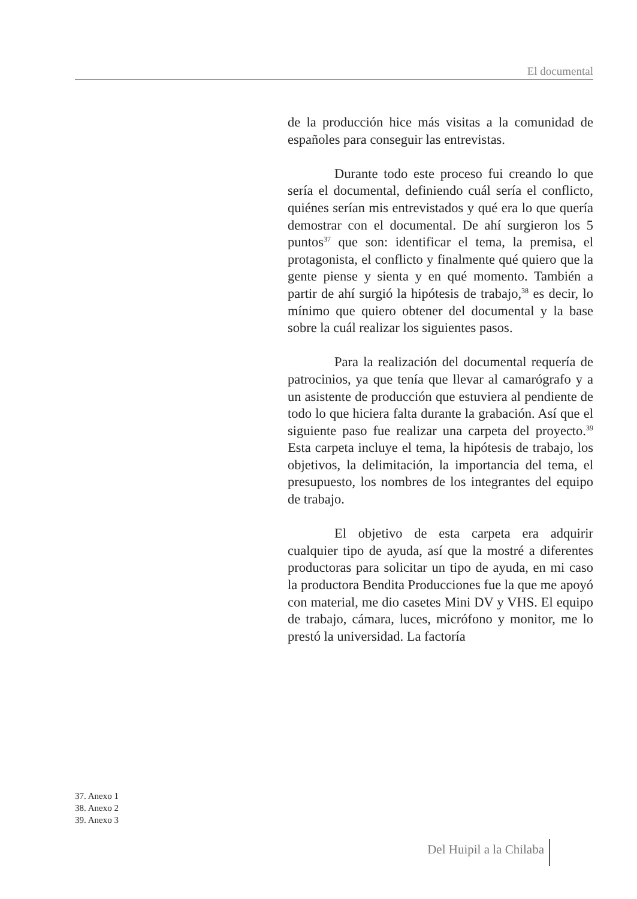El documental
de la producción hice más visitas a la comunidad de españoles para conseguir las entrevistas.
Durante todo este proceso fui creando lo que sería el documental, definiendo cuál sería el conflicto, quiénes serían mis entrevistados y qué era lo que quería demostrar con el documental. De ahí surgieron los 5 puntos<sup>37</sup> que son: identificar el tema, la premisa, el protagonista, el conflicto y finalmente qué quiero que la gente piense y sienta y en qué momento. También a partir de ahí surgió la hipótesis de trabajo,<sup>38</sup> es decir, lo mínimo que quiero obtener del documental y la base sobre la cuál realizar los siguientes pasos.
Para la realización del documental requería de patrocinios, ya que tenía que llevar al camarógrafo y a un asistente de producción que estuviera al pendiente de todo lo que hiciera falta durante la grabación. Así que el siguiente paso fue realizar una carpeta del proyecto.<sup>39</sup> Esta carpeta incluye el tema, la hipótesis de trabajo, los objetivos, la delimitación, la importancia del tema, el presupuesto, los nombres de los integrantes del equipo de trabajo.
El objetivo de esta carpeta era adquirir cualquier tipo de ayuda, así que la mostré a diferentes productoras para solicitar un tipo de ayuda, en mi caso la productora Bendita Producciones fue la que me apoyó con material, me dio casetes Mini DV y VHS. El equipo de trabajo, cámara, luces, micrófono y monitor, me lo prestó la universidad. La factoría
37. Anexo 1
38. Anexo 2
39. Anexo 3
Del Huipil a la Chilaba